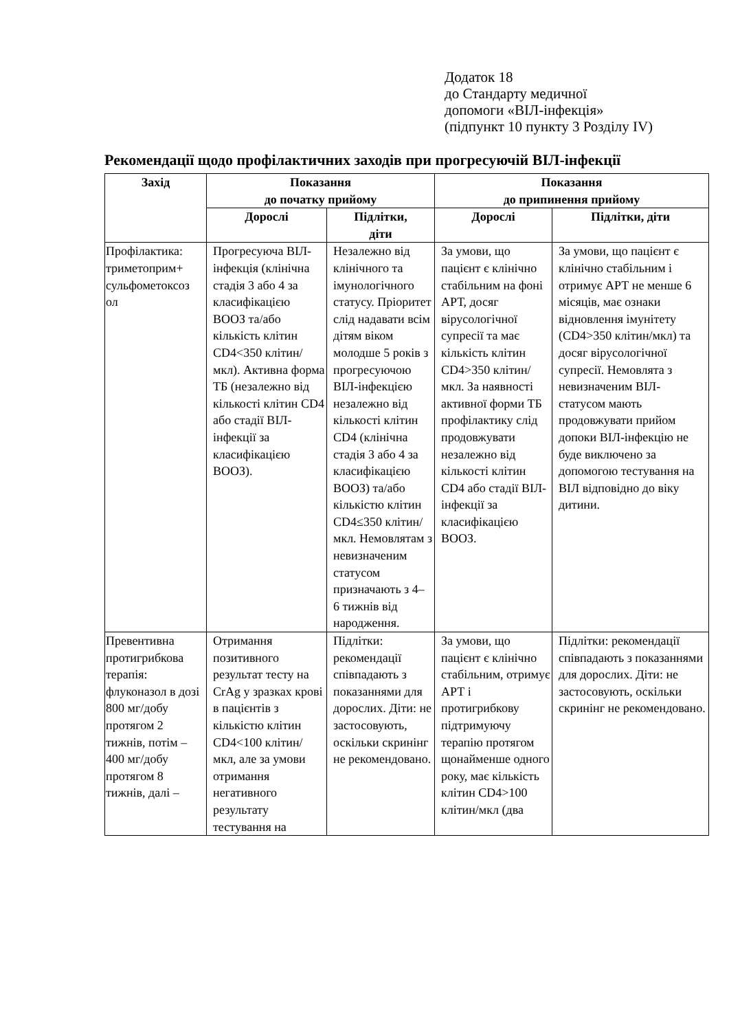Додаток 18
до Стандарту медичної
допомоги «ВІЛ-інфекція»
(підпункт 10 пункту 3 Розділу IV)
Рекомендації щодо профілактичних заходів при прогресуючій ВІЛ-інфекції
| Захід | Показання до початку прийому | | Показання до припинення прийому | |
| --- | --- | --- | --- | --- |
| | Дорослі | Підлітки, діти | Дорослі | Підлітки, діти |
| Профілактика: триметоприм+ сульфометоксоз ол | Прогресуюча ВІЛ-інфекція (клінічна стадія 3 або 4 за класифікацією ВООЗ та/або кількість клітин CD4<350 клітин/мкл). Активна форма ТБ (незалежно від кількості клітин CD4 або стадії ВІЛ-інфекції за класифікацією ВООЗ). | Незалежно від клінічного та імунологічного статусу. Пріоритет слід надавати всім дітям віком молодше 5 років з прогресуючою ВІЛ-інфекцією незалежно від кількості клітин CD4 (клінічна стадія 3 або 4 за класифікацією ВООЗ) та/або кількістю клітин CD4≤350 клітин/мкл. Немовлятам з невизначеним статусом призначають з 4– 6 тижнів від народження. | За умови, що пацієнт є клінічно стабільним на фоні АРТ, досяг вірусологічної супресії та має кількість клітин CD4>350 клітин/мкл. За наявності активної форми ТБ профілактику слід продовжувати незалежно від кількості клітин CD4 або стадії ВІЛ-інфекції за класифікацією ВООЗ. | За умови, що пацієнт є клінічно стабільним і отримує АРТ не менше 6 місяців, має ознаки відновлення імунітету (CD4>350 клітин/мкл) та досяг вірусологічної супресії. Немовлята з невизначеним ВІЛ-статусом мають продовжувати прийом допоки ВІЛ-інфекцію не буде виключено за допомогою тестування на ВІЛ відповідно до віку дитини. |
| Превентивна протигрибкова терапія: флуконазол в дозі 800 мг/добу протягом 2 тижнів, потім – 400 мг/добу протягом 8 тижнів, далі – | Отримання позитивного результат тесту на CrAg у зразках крові в пацієнтів з кількістю клітин CD4<100 клітин/мкл, але за умови отримання негативного результату тестування на | Підлітки: рекомендації співпадають з показаннями для дорослих. Діти: не застосовують, оскільки скринінг не рекомендовано. | За умови, що пацієнт є клінічно стабільним, отримує АРТ і протигрибкову підтримуючу терапію протягом щонайменше одного року, має кількість клітин CD4>100 клітин/мкл (два | Підлітки: рекомендації співпадають з показаннями для дорослих. Діти: не застосовують, оскільки скринінг не рекомендовано. |